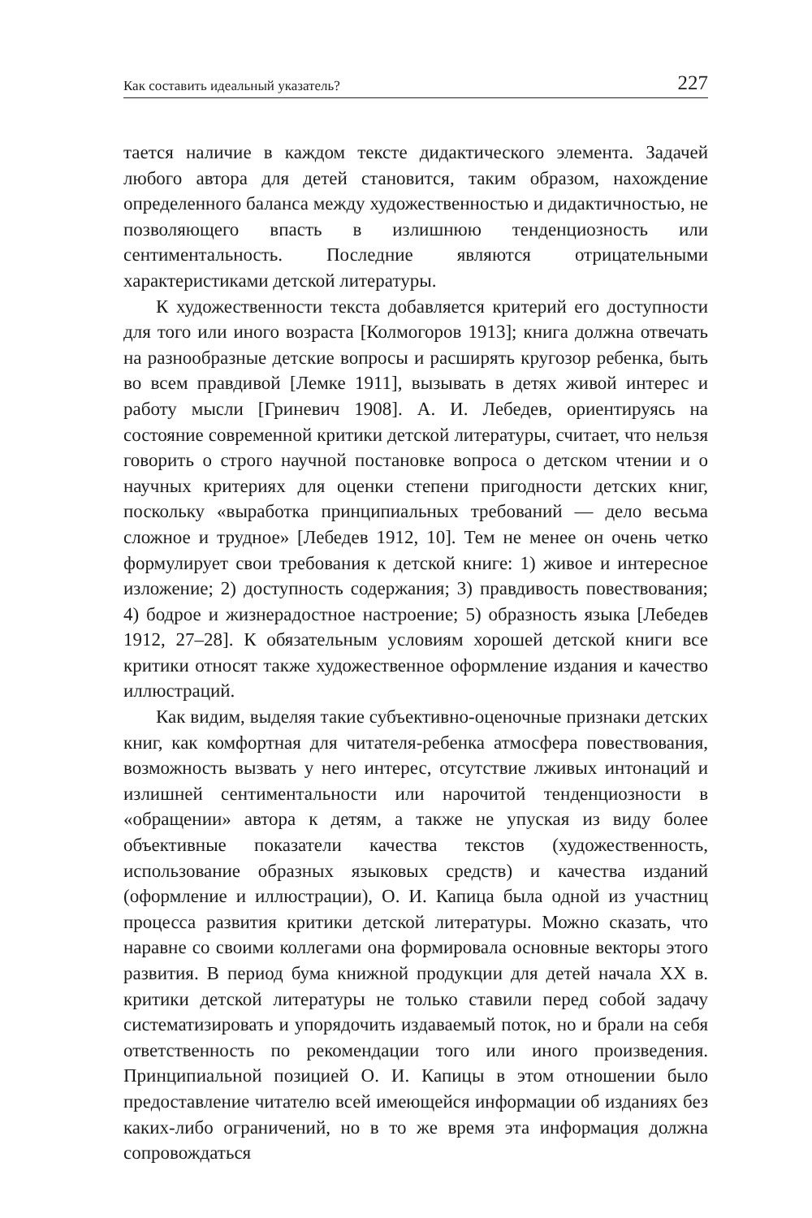Как составить идеальный указатель? 227
тается наличие в каждом тексте дидактического элемента. Задачей любого автора для детей становится, таким образом, нахождение определенного баланса между художественностью и дидактичностью, не позволяющего впасть в излишнюю тенденциозность или сентиментальность. Последние являются отрицательными характеристиками детской литературы.
К художественности текста добавляется критерий его доступности для того или иного возраста [Колмогоров 1913]; книга должна отвечать на разнообразные детские вопросы и расширять кругозор ребенка, быть во всем правдивой [Лемке 1911], вызывать в детях живой интерес и работу мысли [Гриневич 1908]. А. И. Лебедев, ориентируясь на состояние современной критики детской литературы, считает, что нельзя говорить о строго научной постановке вопроса о детском чтении и о научных критериях для оценки степени пригодности детских книг, поскольку «выработка принципиальных требований — дело весьма сложное и трудное» [Лебедев 1912, 10]. Тем не менее он очень четко формулирует свои требования к детской книге: 1) живое и интересное изложение; 2) доступность содержания; 3) правдивость повествования; 4) бодрое и жизнерадостное настроение; 5) образность языка [Лебедев 1912, 27–28]. К обязательным условиям хорошей детской книги все критики относят также художественное оформление издания и качество иллюстраций.
Как видим, выделяя такие субъективно-оценочные признаки детских книг, как комфортная для читателя-ребенка атмосфера повествования, возможность вызвать у него интерес, отсутствие лживых интонаций и излишней сентиментальности или нарочитой тенденциозности в «обращении» автора к детям, а также не упуская из виду более объективные показатели качества текстов (художественность, использование образных языковых средств) и качества изданий (оформление и иллюстрации), О. И. Капица была одной из участниц процесса развития критики детской литературы. Можно сказать, что наравне со своими коллегами она формировала основные векторы этого развития. В период бума книжной продукции для детей начала XX в. критики детской литературы не только ставили перед собой задачу систематизировать и упорядочить издаваемый поток, но и брали на себя ответственность по рекомендации того или иного произведения. Принципиальной позицией О. И. Капицы в этом отношении было предоставление читателю всей имеющейся информации об изданиях без каких-либо ограничений, но в то же время эта информация должна сопровождаться